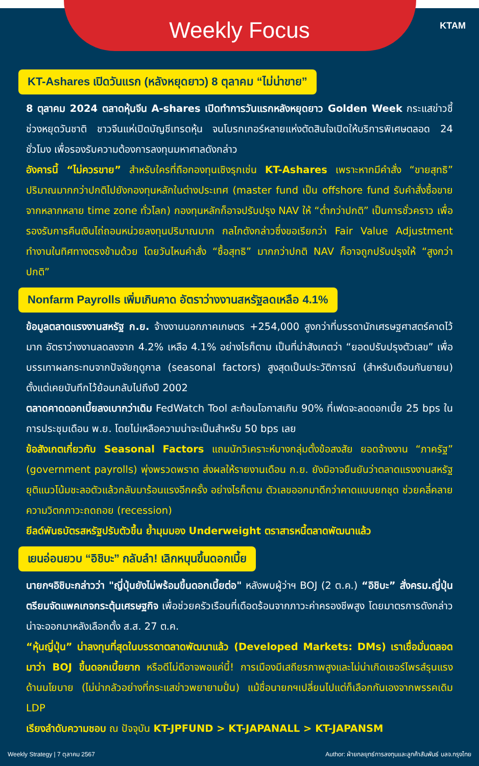Weekly Focus
KTAM
KT-Ashares เปิดวันแรก (หลังหยุดยาว) 8 ตุลาคม “ไม่น่าขาย”
8 ตุลาคม 2024 ตลาดหุ้นจีน A-shares เปิดทำการวันแรกหลังหยุดยาว Golden Week กระแสข่าวชี้ช่วงหยุดวันชาติ ชาวจีนแห่เปิดบัญชีเทรดหุ้น จนโบรกเกอร์หลายแห่งตัดสินใจเปิดให้บริการพิเศษตลอด 24 ชั่วโมง เพื่อรองรับความต้องการลงทุนมหาศาลดังกล่าว
อังคารนี้ “ไม่ควรขาย” สำหรับใครที่ถือกองทุนเชิงรุกเช่น KT-Ashares เพราะหากมีคำสั่ง “ขายสุทธิ” ปริมาณมากกว่าปกติไปยังกองทุนหลักในต่างประเทศ (master fund เป็น offshore fund รับคำสั่งซื้อขายจากหลากหลาย time zone ทั่วโลก) กองทุนหลักก็อาจปรับปรุง NAV ให้ “ต่ำกว่าปกติ” เป็นการชั่วคราว เพื่อรองรับการคืนเงินไถ่ถอนหน่วยลงทุนปริมาณมาก กลไกดังกล่าวซึ่งขอเรียกว่า Fair Value Adjustment ทำงานในทิศทางตรงข้ามด้วย โดยวันไหนคำสั่ง “ซื้อสุทธิ” มากกว่าปกติ NAV ก็อาจถูกปรับปรุงให้ “สูงกว่าปกติ”
Nonfarm Payrolls เพิ่มเกินคาด อัตราว่างงานสหรัฐลดเหลือ 4.1%
ข้อมูลตลาดแรงงานสหรัฐ ก.ย. จ้างงานนอกภาคเกษตร +254,000 สูงกว่าที่บรรดานักเศรษฐศาสตร์คาดไว้มาก อัตราว่างงานลดลงจาก 4.2% เหลือ 4.1% อย่างไรก็ตาม เป็นที่น่าสังเกตว่า “ยอดปรับปรุงตัวเลข” เพื่อบรรเทาผลกระทบจากปัจจัยฤดูกาล (seasonal factors) สูงสุดเป็นประวัติการณ์ (สำหรับเดือนกันยายน) ตั้งแต่เคยบันทึกไว้ย้อนกลับไปถึงปี 2002
ตลาดคาดดอกเบี้ยลงเบากว่าเดิม FedWatch Tool สะท้อนโอกาสเกิน 90% ที่เฟดจะลดดอกเบี้ย 25 bps ในการประชุมเดือน พ.ย. โดยไม่เหลือความน่าจะเป็นสำหรับ 50 bps เลย
ข้อสังเกตเกี่ยวกับ Seasonal Factors แถมนักวิเคราะห์บางกลุ่มตั้งข้อสงสัย ยอดจ้างงาน “ภาครัฐ” (government payrolls) พุ่งพรวดพราด ส่งผลให้รายงานเดือน ก.ย. ยังมิอาจยืนยันว่าตลาดแรงงานสหรัฐยุติแนวโน้มชะลอตัวแล้วกลับมาร้อนแรงอีกครั้ง อย่างไรก็ตาม ตัวเลขออกมาดีกว่าคาดแบบยกชุด ช่วยคลี่คลายความวิตกภาวะถดถอย (recession)
ยีลด์พันธบัตรสหรัฐปรับตัวขึ้น ย้ำมุมมอง Underweight ตราสารหนี้ตลาดพัฒนาแล้ว
เยนอ่อนยวบ “อิชิบะ” กลับลำ! เลิกหนุนขึ้นดอกเบี้ย
นายกฯอิชิบะกล่าวว่า "ญี่ปุ่นยังไม่พร้อมขึ้นดอกเบี้ยต่อ" หลังพบผู้ว่าฯ BOJ (2 ต.ค.) “อิชิบะ” สั่งครม.ญี่ปุ่นตรียมจัดแพคเกจกระตุ้นเศรษฐกิจ เพื่อช่วยครัวเรือนที่เดือดร้อนจากภาวะค่าครองชีพสูง โดยมาตรการดังกล่าวน่าจะออกมาหลังเลือกตั้ง ส.ส. 27 ต.ค.
“หุ้นญี่ปุ่น” น่าลงทุนที่สุดในบรรดาตลาดพัฒนาแล้ว (Developed Markets: DMs) เราเชื่อมั่นตลอดมาว่า BOJ ขึ้นดอกเบี้ยยาก หรือดีไม่ดีอาจพอแค่นี้! การเมืองมีเสถียรภาพสูงและไม่น่าเกิดเซอร์ไพรส์รุนแรงด้านนโยบาย (ไม่น่ากลัวอย่างที่กระแสข่าวพยายามปั่น) แม้ชื่อนายกฯเปลี่ยนไปแต่ก็เลือกกันเองจากพรรคเดิม LDP
เรียงลำดับความชอบ ณ ปัจจุบัน KT-JPFUND > KT-JAPANALL > KT-JAPANSM
Weekly Strategy | 7 ตุลาคม 2567 Author: ฝ่ายกลยุทธ์การลงทุนและลูกค้าสัมพันธ์ บลจ.กรุงไทย